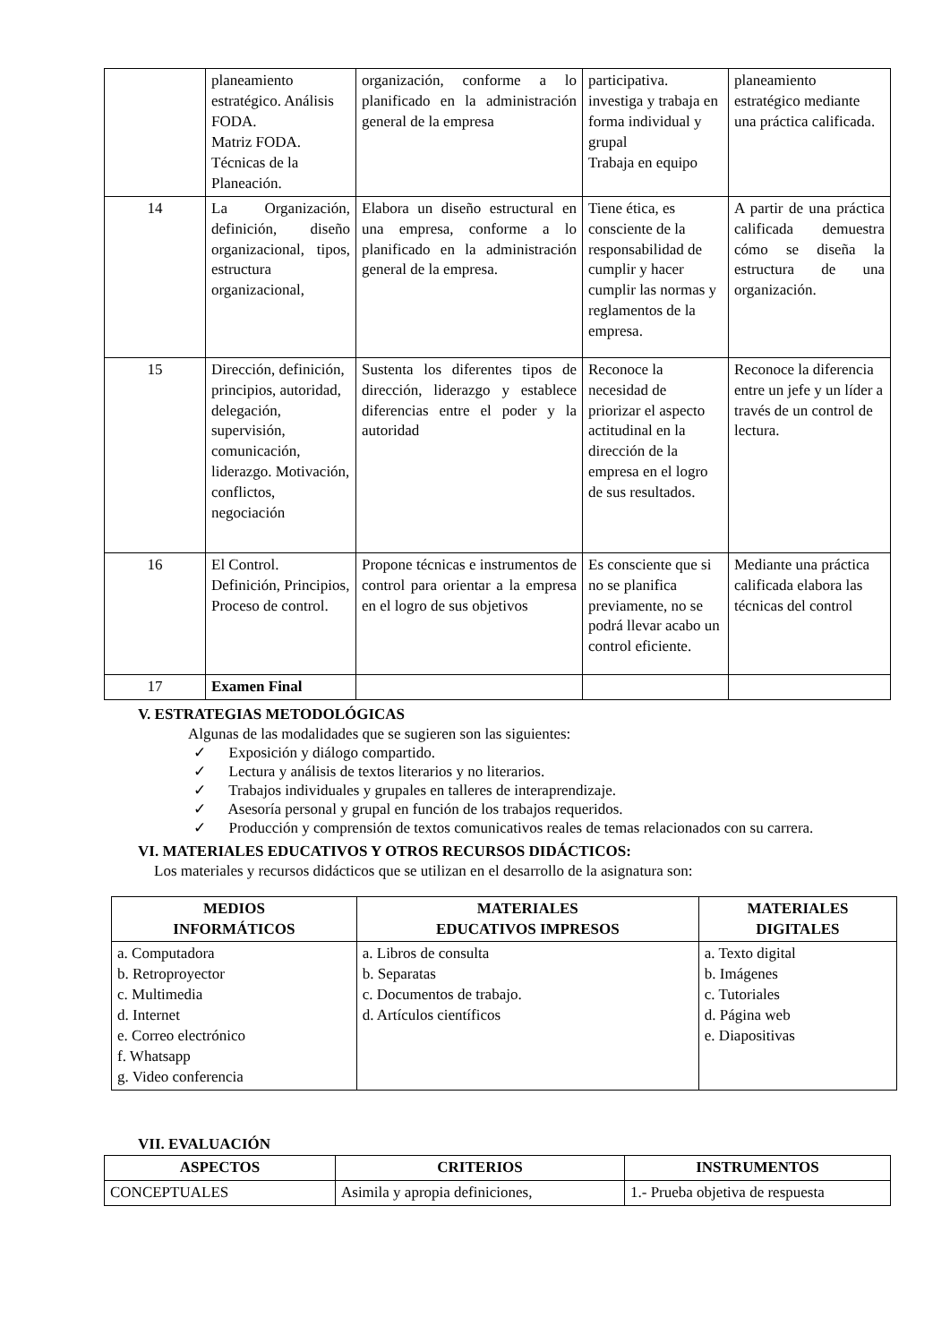| | planeamiento estratégico. Análisis FODA. Matriz FODA. Técnicas de la Planeación. | organización, conforme a lo planificado en la administración general de la empresa | participativa. investiga y trabaja en forma individual y grupal Trabaja en equipo | planeamiento estratégico mediante una práctica calificada. |
| 14 | La Organización, definición, diseño organizacional, tipos, estructura organizacional, | Elabora un diseño estructural en una empresa, conforme a lo planificado en la administración general de la empresa. | Tiene ética, es consciente de la responsabilidad de cumplir y hacer cumplir las normas y reglamentos de la empresa. | A partir de una práctica calificada demuestra cómo se diseña la estructura de una organización. |
| 15 | Dirección, definición, principios, autoridad, delegación, supervisión, comunicación, liderazgo. Motivación, conflictos, negociación | Sustenta los diferentes tipos de dirección, liderazgo y establece diferencias entre el poder y la autoridad | Reconoce la necesidad de priorizar el aspecto actitudinal en la dirección de la empresa en el logro de sus resultados. | Reconoce la diferencia entre un jefe y un líder a través de un control de lectura. |
| 16 | El Control. Definición, Principios, Proceso de control. | Propone técnicas e instrumentos de control para orientar a la empresa en el logro de sus objetivos | Es consciente que si no se planifica previamente, no se podrá llevar acabo un control eficiente. | Mediante una práctica calificada elabora las técnicas del control |
| 17 | Examen Final | | | |
V. ESTRATEGIAS METODOLÓGICAS
Algunas de las modalidades que se sugieren son las siguientes:
✓ Exposición y diálogo compartido.
✓ Lectura y análisis de textos literarios y no literarios.
✓ Trabajos individuales y grupales en talleres de interaprendizaje.
✓ Asesoría personal y grupal en función de los trabajos requeridos.
✓ Producción y comprensión de textos comunicativos reales de temas relacionados con su carrera.
VI. MATERIALES EDUCATIVOS Y OTROS RECURSOS DIDÁCTICOS:
Los materiales y recursos didácticos que se utilizan en el desarrollo de la asignatura son:
| MEDIOS INFORMÁTICOS | MATERIALES EDUCATIVOS IMPRESOS | MATERIALES DIGITALES |
| --- | --- | --- |
| a. Computadora b. Retroproyector c. Multimedia d. Internet e. Correo electrónico f. Whatsapp g. Video conferencia | a. Libros de consulta b. Separatas c. Documentos de trabajo. d. Artículos científicos | a. Texto digital b. Imágenes c. Tutoriales d. Página web e. Diapositivas |
VII. EVALUACIÓN
| ASPECTOS | CRITERIOS | INSTRUMENTOS |
| --- | --- | --- |
| CONCEPTUALES | Asimila y apropia definiciones, | 1.- Prueba objetiva de respuesta |